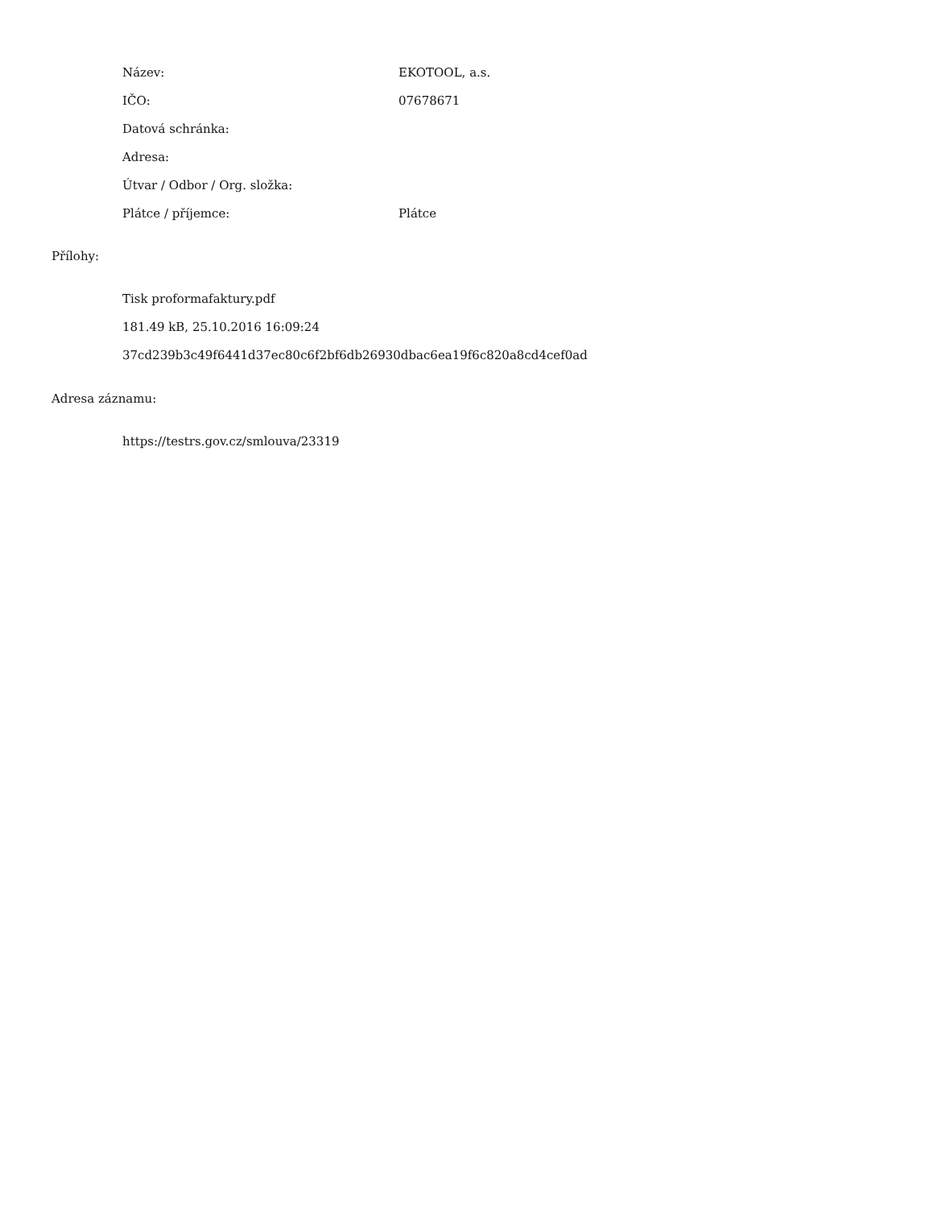| Název: | EKOTOOL, a.s. |
| IČO: | 07678671 |
| Datová schránka: | |
| Adresa: | |
| Útvar / Odbor / Org. složka: | |
| Plátce / příjemce: | Plátce |
Přílohy:
Tisk proformafaktury.pdf
181.49 kB, 25.10.2016 16:09:24
37cd239b3c49f6441d37ec80c6f2bf6db26930dbac6ea19f6c820a8cd4cef0ad
Adresa záznamu:
https://testrs.gov.cz/smlouva/23319